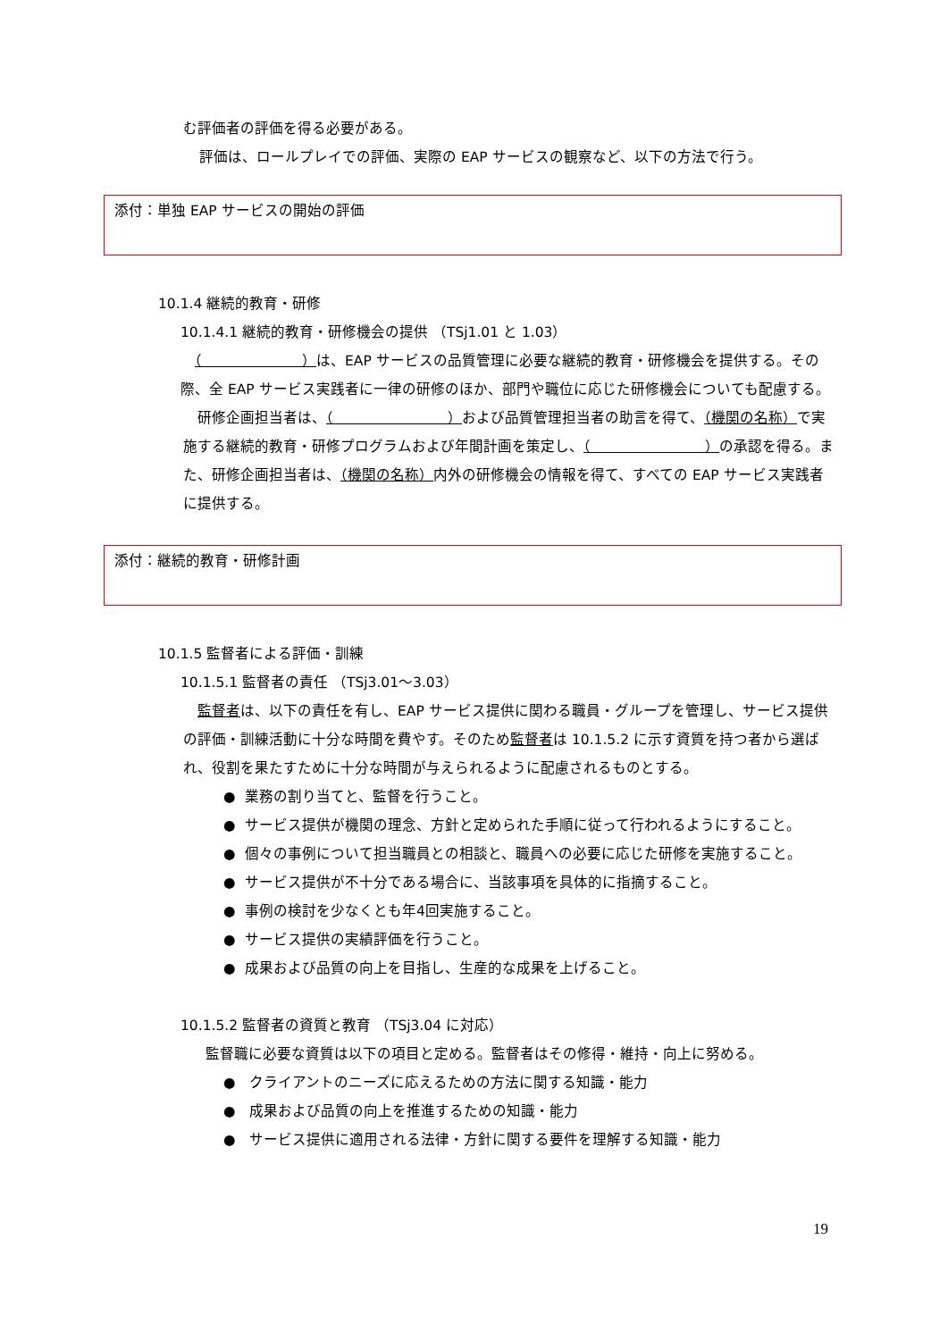む評価者の評価を得る必要がある。
評価は、ロールプレイでの評価、実際の EAP サービスの観察など、以下の方法で行う。
添付：単独 EAP サービスの開始の評価
10.1.4 継続的教育・研修
10.1.4.1 継続的教育・研修機会の提供 （TSj1.01 と 1.03）
　（　　　　　　　）は、EAP サービスの品質管理に必要な継続的教育・研修機会を提供する。その際、全 EAP サービス実践者に一律の研修のほか、部門や職位に応じた研修機会についても配慮する。
　研修企画担当者は、（　　　　　　　　）および品質管理担当者の助言を得て、（機関の名称）で実施する継続的教育・研修プログラムおよび年間計画を策定し、（　　　　　　　　）の承認を得る。また、研修企画担当者は、（機関の名称）内外の研修機会の情報を得て、すべての EAP サービス実践者に提供する。
添付：継続的教育・研修計画
10.1.5 監督者による評価・訓練
10.1.5.1 監督者の責任 （TSj3.01～3.03）
　監督者は、以下の責任を有し、EAP サービス提供に関わる職員・グループを管理し、サービス提供の評価・訓練活動に十分な時間を費やす。そのため監督者は 10.1.5.2 に示す資質を持つ者から選ばれ、役割を果たすために十分な時間が与えられるように配慮されるものとする。
● 業務の割り当てと、監督を行うこと。
● サービス提供が機関の理念、方針と定められた手順に従って行われるようにすること。
● 個々の事例について担当職員との相談と、職員への必要に応じた研修を実施すること。
● サービス提供が不十分である場合に、当該事項を具体的に指摘すること。
● 事例の検討を少なくとも年4回実施すること。
● サービス提供の実績評価を行うこと。
● 成果および品質の向上を目指し、生産的な成果を上げること。
10.1.5.2 監督者の資質と教育 （TSj3.04 に対応）
監督職に必要な資質は以下の項目と定める。監督者はその修得・維持・向上に努める。
● クライアントのニーズに応えるための方法に関する知識・能力
● 成果および品質の向上を推進するための知識・能力
● サービス提供に適用される法律・方針に関する要件を理解する知識・能力
19